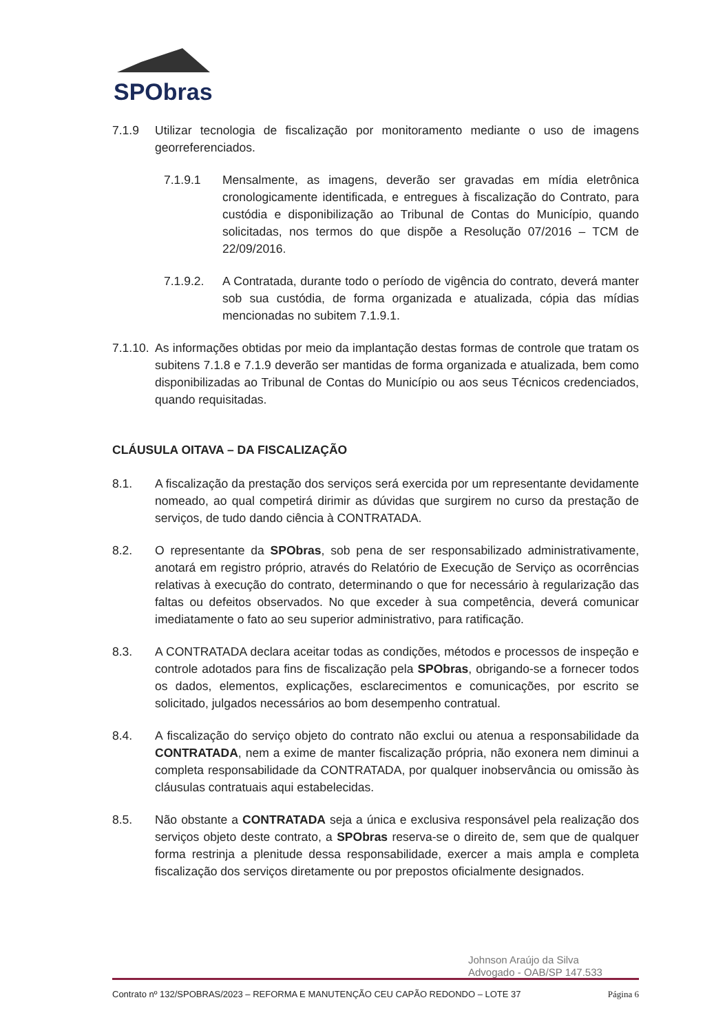SPObras
7.1.9 Utilizar tecnologia de fiscalização por monitoramento mediante o uso de imagens georreferenciados.
7.1.9.1 Mensalmente, as imagens, deverão ser gravadas em mídia eletrônica cronologicamente identificada, e entregues à fiscalização do Contrato, para custódia e disponibilização ao Tribunal de Contas do Município, quando solicitadas, nos termos do que dispõe a Resolução 07/2016 – TCM de 22/09/2016.
7.1.9.2. A Contratada, durante todo o período de vigência do contrato, deverá manter sob sua custódia, de forma organizada e atualizada, cópia das mídias mencionadas no subitem 7.1.9.1.
7.1.10. As informações obtidas por meio da implantação destas formas de controle que tratam os subitens 7.1.8 e 7.1.9 deverão ser mantidas de forma organizada e atualizada, bem como disponibilizadas ao Tribunal de Contas do Município ou aos seus Técnicos credenciados, quando requisitadas.
CLÁUSULA OITAVA – DA FISCALIZAÇÃO
8.1. A fiscalização da prestação dos serviços será exercida por um representante devidamente nomeado, ao qual competirá dirimir as dúvidas que surgirem no curso da prestação de serviços, de tudo dando ciência à CONTRATADA.
8.2. O representante da SPObras, sob pena de ser responsabilizado administrativamente, anotará em registro próprio, através do Relatório de Execução de Serviço as ocorrências relativas à execução do contrato, determinando o que for necessário à regularização das faltas ou defeitos observados. No que exceder à sua competência, deverá comunicar imediatamente o fato ao seu superior administrativo, para ratificação.
8.3. A CONTRATADA declara aceitar todas as condições, métodos e processos de inspeção e controle adotados para fins de fiscalização pela SPObras, obrigando-se a fornecer todos os dados, elementos, explicações, esclarecimentos e comunicações, por escrito se solicitado, julgados necessários ao bom desempenho contratual.
8.4. A fiscalização do serviço objeto do contrato não exclui ou atenua a responsabilidade da CONTRATADA, nem a exime de manter fiscalização própria, não exonera nem diminui a completa responsabilidade da CONTRATADA, por qualquer inobservância ou omissão às cláusulas contratuais aqui estabelecidas.
8.5. Não obstante a CONTRATADA seja a única e exclusiva responsável pela realização dos serviços objeto deste contrato, a SPObras reserva-se o direito de, sem que de qualquer forma restrinja a plenitude dessa responsabilidade, exercer a mais ampla e completa fiscalização dos serviços diretamente ou por prepostos oficialmente designados.
Johnson Araújo da Silva
Advogado - OAB/SP 147.533
Contrato nº 132/SPOBRAS/2023 – REFORMA E MANUTENÇÃO CEU CAPÃO REDONDO – LOTE 37 Página 6